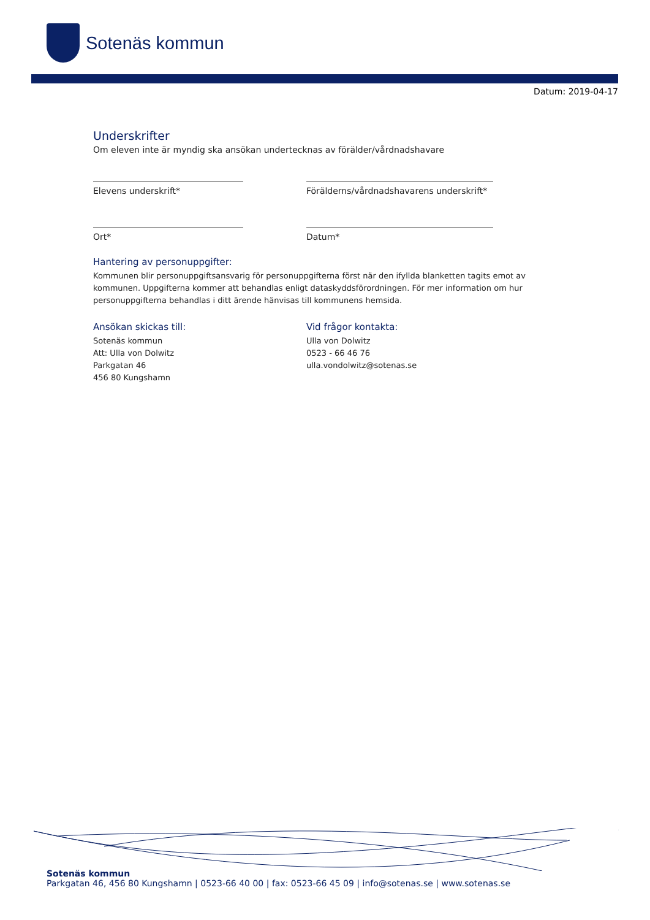Sotenäs kommun
Datum: 2019-04-17
Underskrifter
Om eleven inte är myndig ska ansökan undertecknas av förälder/vårdnadshavare
Elevens underskrift* Förälderns/vårdnadshavarens underskrift*
Ort* Datum*
Hantering av personuppgifter:
Kommunen blir personuppgiftsansvarig för personuppgifterna först när den ifyllda blanketten tagits emot av kommunen. Uppgifterna kommer att behandlas enligt dataskyddsförordningen. För mer information om hur personuppgifterna behandlas i ditt ärende hänvisas till kommunens hemsida.
Ansökan skickas till:
Sotenäs kommun
Att: Ulla von Dolwitz
Parkgatan 46
456 80 Kungshamn
Vid frågor kontakta:
Ulla von Dolwitz
0523 - 66 46 76
ulla.vondolwitz@sotenas.se
Sotenäs kommun
Parkgatan 46, 456 80 Kungshamn | 0523-66 40 00 | fax: 0523-66 45 09 | info@sotenas.se | www.sotenas.se